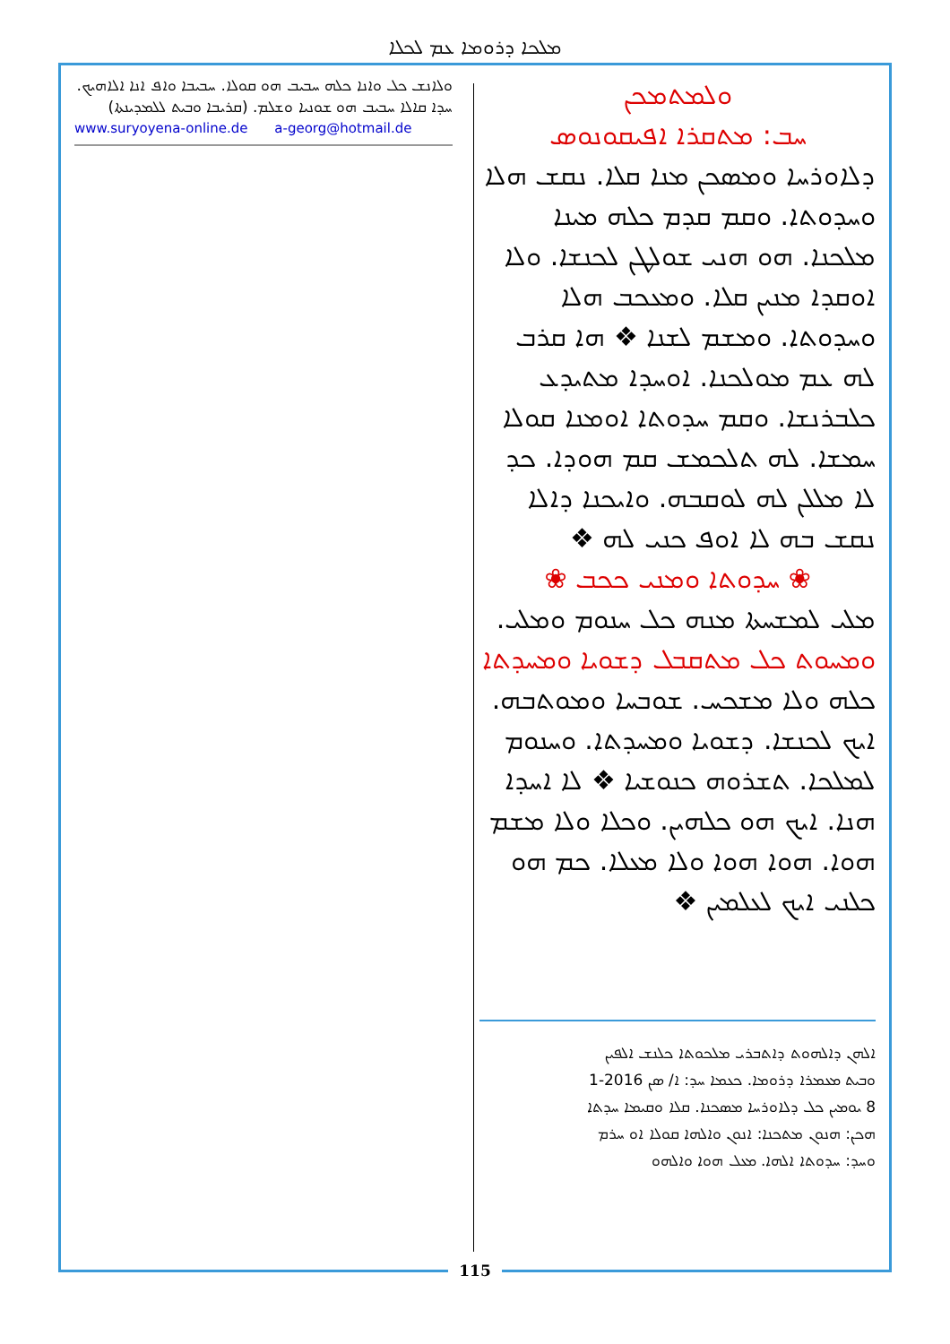ܡܠܟܐ ܕܪܘܡܐ ܥܡ ܠܟܠܐ
ܘܠܡܬܡܟܢ
ܚܒ: ܡܬܩܪܐ ܐܦܝܩܘܢܘܣ
ܕܠܐܘܪܚܐ ܘܡܣܟܢ ܡܢܐ ܩܠܐ. ܢܩܫ ܗܠܐ ܘܚܕܘܬܐ. ܘܩܡ ܩܕܡ ܟܠܗ ܡܝܢܐ ܡܠܟܢܐ. ܗܘ ܗܢܝ ܫܘܠܛܢ ܠܟܢܫܐ. ܘܠܐ ܐܘܩܕܐ ܡܢܝܢ ܩܠܐ. ܘܡܥܟܒ ܗܠܐ ܘܚܕܘܬܐ. ܘܡܫܡ ܠܫܢܐ ❖ ܗܐ ܩܪܒ ܠܗ ܥܡ ܡܘܠܟܢܐ. ܐܘܚܕܐ ܡܬܝܕܥ ܟܠܒܪܢܫܐ. ܘܩܡ ܚܕܘܬܐ ܐܘܡܢܐ ܩܘܠܐ ܚܡܫܐ. ܠܗ ܬܠܟܡܫ ܩܡ ܗܘܕܐ. ܟܕ ܠܐ ܡܠܠܢ ܠܗ ܠܘܩܒܗ. ܘܐܝܟܢܐ ܕܐܠܐ ܢܩܫ ܒܗ ܠܐ ܐܘܦ ܟܢܝ ܠܗ ❖
❀ ܚܕܘܬܐ ܘܡܢܝ ܟܟܒ ❀
ܡܠܝ ܠܡܫܚܬܐ ܡܢܗ ܟܠ ܚܢܘܡ ܘܡܠܝ.
ܘܡܚܘܬ ܟܠ ܡܬܩܒܠ ܕܫܘܝܐ ܘܡܚܕܬܐ
ܟܠܗ ܘܠܐ ܡܫܟܚ. ܫܘܒܚܐ ܘܡܘܬܒܗ. ܐܝܟ ܠܟܢܫܐ. ܕܫܘܝܐ ܘܡܚܕܬܐ. ܘܚܢܘܡ ܠܡܠܟܐ. ܬܫܪܘܗ ܟܢܘܫܝܐ ❖ ܠܐ ܐܚܕܐ ܗܢܐ. ܐܝܟ ܗܘ ܟܠܗܝܢ. ܘܟܠܐ ܘܠܐ ܡܫܡ ܗܘܐ. ܗܘܐ ܗܘܐ ܘܠܐ ܡܥܠܐ. ܟܡ ܗܘ ܟܠܢܝ ܐܝܟ ܠܥܠܡܝܢ ❖
ܐܠܗܢ ܕܐܠܗܘܬ ܕܐܬܒܪܝ ܡܠܟܘܬܐ ܟܠܢܫ ܐܠܦܝܢ
ܘܒܝܬ ܡܥܡܪܐ ܕܪܘܡܐ. ܟܥܡܐ ܚܕ: ܐ/ ܣܢ 2016-1
8 ܝܘܡܝܢ ܟܠ ܕܠܐܘܪܚܐ ܡܣܟܢܐ. ܩܠܐ ܘܩܝܡܐ ܚܕܬܐ
ܗܟܢ: ܗܢܘܢ ܡܬܟܢܐ: ܐܢܘܢ ܘܐܠܗܐ ܩܘܠܐ ܐܘ ܚܪܡ
ܘܚܕ: ܚܕܘܬܐ ܐܠܗܐ. ܡܥܠ ܗܘܐ ܘܐܠܗܘ
ܘܠܐܢܫ ܟܠ ܘܐܢܐ ܟܠܗ ܚܒܝܒ ܗܘ ܩܘܠܐ. ܚܒܝܒܐ ܘܐܦ ܐܢܐ ܐܠܐܗܝܟ. ܚܕܐ ܩܐܠܐ ܚܒܝܒ ܗܘ ܫܘܢܝܐ ܘܫܠܡ. (ܩܪܝܒܐ ܘܒܝܬ ܠܠܡܕܝܢܬܐ)
www.suryoyena-online.de a-georg@hotmail.de
115